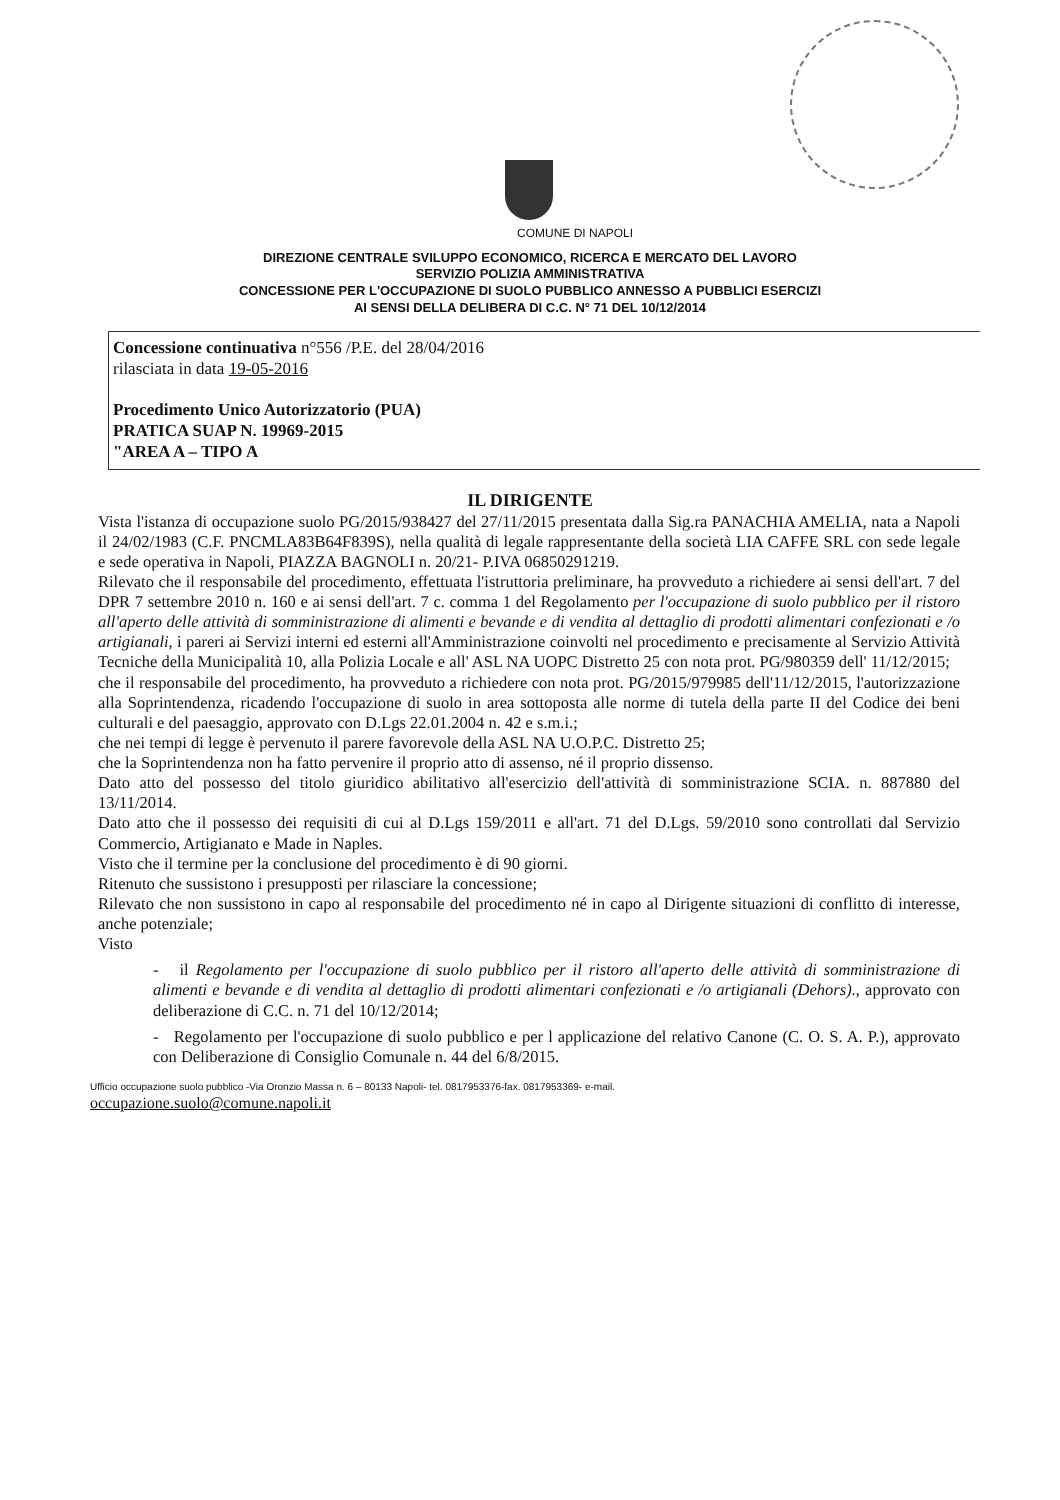COMUNE DI NAPOLI
DIREZIONE CENTRALE SVILUPPO ECONOMICO, RICERCA E MERCATO DEL LAVORO
SERVIZIO POLIZIA AMMINISTRATIVA
CONCESSIONE PER L'OCCUPAZIONE DI SUOLO PUBBLICO ANNESSO A PUBBLICI ESERCIZI
AI SENSI DELLA DELIBERA DI C.C. N° 71 DEL 10/12/2014
Concessione continuativa n°556 /P.E. del 28/04/2016
rilasciata in data 19-05-2016
Procedimento Unico Autorizzatorio (PUA)
PRATICA SUAP N. 19969-2015
"AREA A – TIPO A
IL DIRIGENTE
Vista l'istanza di occupazione suolo PG/2015/938427 del 27/11/2015 presentata dalla Sig.ra PANACHIA AMELIA, nata a Napoli il 24/02/1983 (C.F. PNCMLA83B64F839S), nella qualità di legale rappresentante della società LIA CAFFE SRL con sede legale e sede operativa in Napoli, PIAZZA BAGNOLI n. 20/21- P.IVA 06850291219.
Rilevato che il responsabile del procedimento, effettuata l'istruttoria preliminare, ha provveduto a richiedere ai sensi dell'art. 7 del DPR 7 settembre 2010 n. 160 e ai sensi dell'art. 7 c. comma 1 del Regolamento per l'occupazione di suolo pubblico per il ristoro all'aperto delle attività di somministrazione di alimenti e bevande e di vendita al dettaglio di prodotti alimentari confezionati e /o artigianali, i pareri ai Servizi interni ed esterni all'Amministrazione coinvolti nel procedimento e precisamente al Servizio Attività Tecniche della Municipalità 10, alla Polizia Locale e all' ASL NA UOPC Distretto 25 con nota prot. PG/980359 dell' 11/12/2015;
che il responsabile del procedimento, ha provveduto a richiedere con nota prot. PG/2015/979985 dell'11/12/2015, l'autorizzazione alla Soprintendenza, ricadendo l'occupazione di suolo in area sottoposta alle norme di tutela della parte II del Codice dei beni culturali e del paesaggio, approvato con D.Lgs 22.01.2004 n. 42 e s.m.i.;
che nei tempi di legge è pervenuto il parere favorevole della ASL NA U.O.P.C. Distretto 25;
che la Soprintendenza non ha fatto pervenire il proprio atto di assenso, né il proprio dissenso.
Dato atto del possesso del titolo giuridico abilitativo all'esercizio dell'attività di somministrazione SCIA. n. 887880 del 13/11/2014.
Dato atto che il possesso dei requisiti di cui al D.Lgs 159/2011 e all'art. 71 del D.Lgs. 59/2010 sono controllati dal Servizio Commercio, Artigianato e Made in Naples.
Visto che il termine per la conclusione del procedimento è di 90 giorni.
Ritenuto che sussistono i presupposti per rilasciare la concessione;
Rilevato che non sussistono in capo al responsabile del procedimento né in capo al Dirigente situazioni di conflitto di interesse, anche potenziale;
Visto
- il Regolamento per l'occupazione di suolo pubblico per il ristoro all'aperto delle attività di somministrazione di alimenti e bevande e di vendita al dettaglio di prodotti alimentari confezionati e /o artigianali (Dehors)., approvato con deliberazione di C.C. n. 71 del 10/12/2014;
- Regolamento per l'occupazione di suolo pubblico e per l applicazione del relativo Canone (C. O. S. A. P.), approvato con Deliberazione di Consiglio Comunale n. 44 del 6/8/2015.
Ufficio occupazione suolo pubblico -Via Oronzio Massa n. 6 – 80133 Napoli- tel. 0817953376-fax. 0817953369- e-mail.
occupazione.suolo@comune.napoli.it